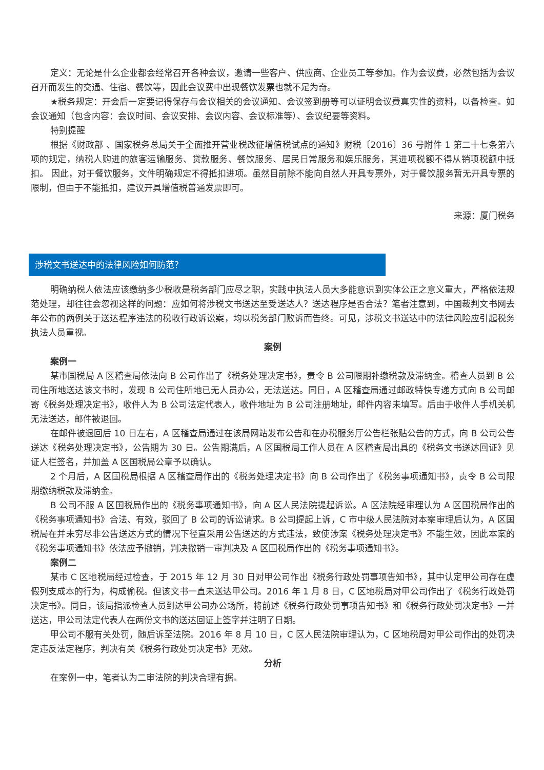定义：无论是什么企业都会经常召开各种会议，邀请一些客户、供应商、企业员工等参加。作为会议费，必然包括为会议召开而发生的交通、住宿、餐饮等，因此会议费中出现餐饮发票也就不足为奇。
★税务规定：开会后一定要记得保存与会议相关的会议通知、会议签到册等可以证明会议费真实性的资料，以备检查。如会议通知（包含内容：会议时间、会议安排、会议内容、会议标准等）、会议纪要等资料。
特别提醒
根据《财政部 、国家税务总局关于全面推开营业税改征增值税试点的通知》财税〔2016〕36 号附件 1 第二十七条第六项的规定，纳税人购进的旅客运输服务、贷款服务、餐饮服务、居民日常服务和娱乐服务，其进项税额不得从销项税额中抵扣。 因此，对于餐饮服务，文件明确规定不得抵扣进项。虽然目前除不能向自然人开具专票外，对于餐饮服务暂无开具专票的限制，但由于不能抵扣，建议开具增值税普通发票即可。
来源：厦门税务
涉税文书送达中的法律风险如何防范？
明确纳税人依法应该缴纳多少税收是税务部门应尽之职，实践中执法人员大多能意识到实体公正之意义重大，严格依法规范处理，却往往会忽视这样的问题：应如何将涉税文书送达至受送达人？送达程序是否合法？笔者注意到，中国裁判文书网去年公布的两例关于送达程序违法的税收行政诉讼案，均以税务部门败诉而告终。可见，涉税文书送达中的法律风险应引起税务执法人员重视。
案例
案例一
某市国税局 A 区稽查局依法向 B 公司作出了《税务处理决定书》，责令 B 公司限期补缴税款及滞纳金。稽查人员到 B 公司住所地送达该文书时，发现 B 公司住所地已无人员办公，无法送达。同日，A 区稽查局通过邮政特快专递方式向 B 公司邮寄《税务处理决定书》，收件人为 B 公司法定代表人，收件地址为 B 公司注册地址，邮件内容未填写。后由于收件人手机关机无法送达，邮件被退回。
在邮件被退回后 10 日左右，A 区稽查局通过在该局网站发布公告和在办税服务厅公告栏张贴公告的方式，向 B 公司公告送达《税务处理决定书》，公告期为 30 日。公告期满后，A 区国税局工作人员在 A 区稽查局出具的《税务文书送达回证》见证人栏签名，并加盖 A 区国税局公章予以确认。
2 个月后，A 区国税局根据 A 区稽查局作出的《税务处理决定书》向 B 公司作出了《税务事项通知书》，责令 B 公司限期缴纳税款及滞纳金。
B 公司不服 A 区国税局作出的《税务事项通知书》，向 A 区人民法院提起诉讼。A 区法院经审理认为 A 区国税局作出的《税务事项通知书》合法、有效，驳回了 B 公司的诉讼请求。B 公司提起上诉，C 市中级人民法院对本案审理后认为，A 区国税局在并未穷尽非公告送达方式的情况下径直采用公告送达的方式违法，致使涉案《税务处理决定书》不能生效，因此本案的《税务事项通知书》依法应予撤销，判决撤销一审判决及 A 区国税局作出的《税务事项通知书》。
案例二
某市 C 区地税局经过检查，于 2015 年 12 月 30 日对甲公司作出《税务行政处罚事项告知书》，其中认定甲公司存在虚假列支成本的行为，构成偷税。但该文书一直未送达甲公司。2016 年 1 月 8 日，C 区地税局对甲公司作出了《税务行政处罚决定书》。同日，该局指派检查人员到达甲公司办公场所，将前述《税务行政处罚事项告知书》和《税务行政处罚决定书》一并送达，甲公司法定代表人在两份文书的送达回证上签字并注明了日期。
甲公司不服有关处罚，随后诉至法院。2016 年 8 月 10 日，C 区人民法院审理认为，C 区地税局对甲公司作出的处罚决定违反法定程序，判决有关《税务行政处罚决定书》无效。
分析
在案例一中，笔者认为二审法院的判决合理有据。